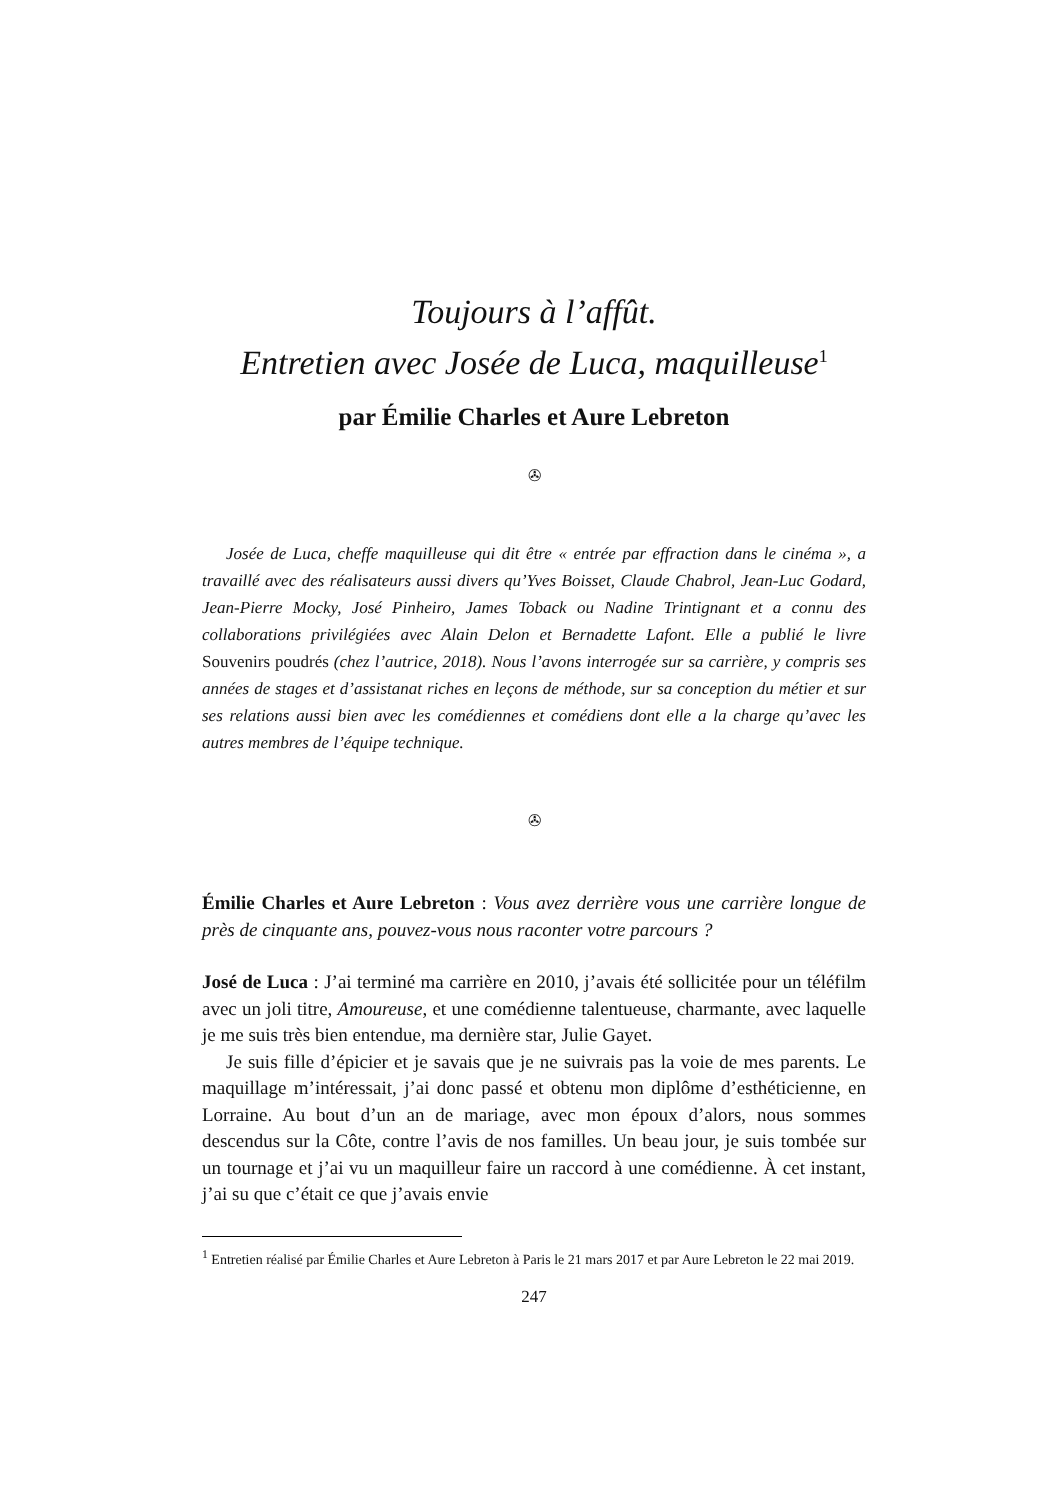Toujours à l’affût.
Entretien avec Josée de Luca, maquilleuse<sup>1</sup>
par Émilie Charles et Aure Lebreton
✇
Josée de Luca, cheffe maquilleuse qui dit être « entrée par effraction dans le cinéma », a travaillé avec des réalisateurs aussi divers qu’Yves Boisset, Claude Chabrol, Jean-Luc Godard, Jean-Pierre Mocky, José Pinheiro, James Toback ou Nadine Trintignant et a connu des collaborations privilégiées avec Alain Delon et Bernadette Lafont. Elle a publié le livre Souvenirs poudrés (chez l’autrice, 2018). Nous l’avons interrogée sur sa carrière, y compris ses années de stages et d’assistanat riches en leçons de méthode, sur sa conception du métier et sur ses relations aussi bien avec les comédiennes et comédiens dont elle a la charge qu’avec les autres membres de l’équipe technique.
✇
Émilie Charles et Aure Lebreton : Vous avez derrière vous une carrière longue de près de cinquante ans, pouvez-vous nous raconter votre parcours ?
José de Luca : J’ai terminé ma carrière en 2010, j’avais été sollicitée pour un téléfilm avec un joli titre, Amoureuse, et une comédienne talentueuse, charmante, avec laquelle je me suis très bien entendue, ma dernière star, Julie Gayet.
Je suis fille d’épicier et je savais que je ne suivrais pas la voie de mes parents. Le maquillage m’intéressait, j’ai donc passé et obtenu mon diplôme d’esthéticienne, en Lorraine. Au bout d’un an de mariage, avec mon époux d’alors, nous sommes descendus sur la Côte, contre l’avis de nos familles. Un beau jour, je suis tombée sur un tournage et j’ai vu un maquilleur faire un raccord à une comédienne. À cet instant, j’ai su que c’était ce que j’avais envie
<sup>1</sup> Entretien réalisé par Émilie Charles et Aure Lebreton à Paris le 21 mars 2017 et par Aure Lebreton le 22 mai 2019.
247